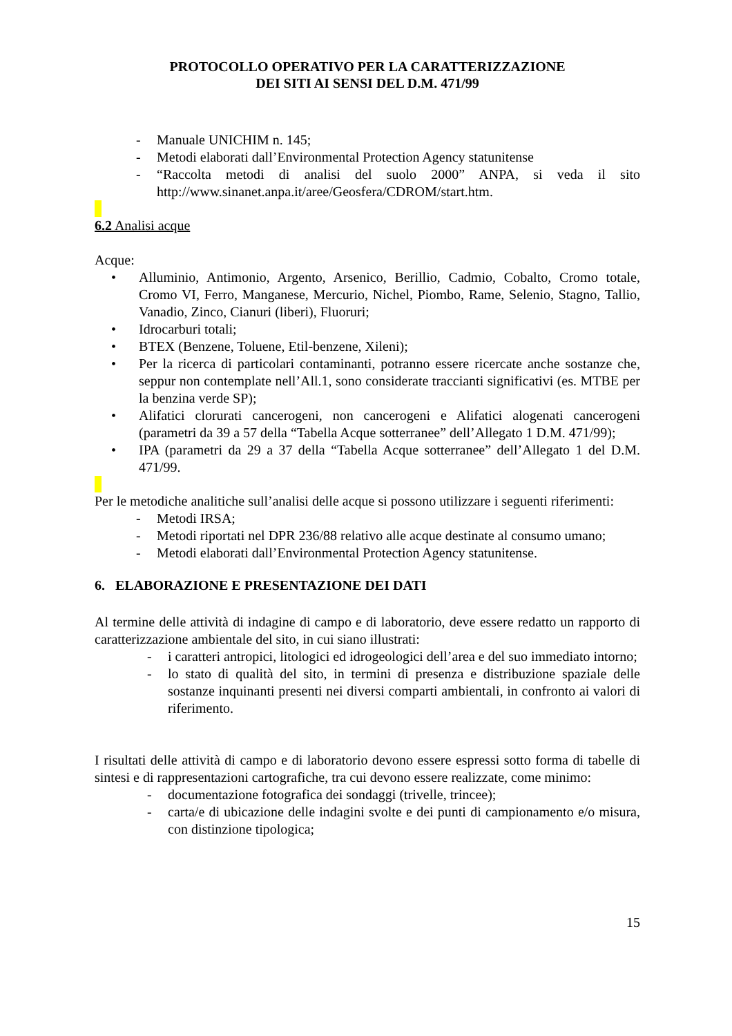PROTOCOLLO OPERATIVO PER LA CARATTERIZZAZIONE
DEI SITI AI SENSI DEL D.M. 471/99
- Manuale UNICHIM n. 145;
- Metodi elaborati dall’Environmental Protection Agency statunitense
- “Raccolta metodi di analisi del suolo 2000” ANPA, si veda il sito http://www.sinanet.anpa.it/aree/Geosfera/CDROM/start.htm.
6.2 Analisi acque
Acque:
• Alluminio, Antimonio, Argento, Arsenico, Berillio, Cadmio, Cobalto, Cromo totale, Cromo VI, Ferro, Manganese, Mercurio, Nichel, Piombo, Rame, Selenio, Stagno, Tallio, Vanadio, Zinco, Cianuri (liberi), Fluoruri;
• Idrocarburi totali;
• BTEX (Benzene, Toluene, Etil-benzene, Xileni);
• Per la ricerca di particolari contaminanti, potranno essere ricercate anche sostanze che, seppur non contemplate nell’All.1, sono considerate traccianti significativi (es. MTBE per la benzina verde SP);
• Alifatici clorurati cancerogeni, non cancerogeni e Alifatici alogenati cancerogeni (parametri da 39 a 57 della “Tabella Acque sotterranee” dell’Allegato 1 D.M. 471/99);
• IPA (parametri da 29 a 37 della “Tabella Acque sotterranee” dell’Allegato 1 del D.M. 471/99.
Per le metodiche analitiche sull’analisi delle acque si possono utilizzare i seguenti riferimenti:
- Metodi IRSA;
- Metodi riportati nel DPR 236/88 relativo alle acque destinate al consumo umano;
- Metodi elaborati dall’Environmental Protection Agency statunitense.
6. ELABORAZIONE E PRESENTAZIONE DEI DATI
Al termine delle attività di indagine di campo e di laboratorio, deve essere redatto un rapporto di caratterizzazione ambientale del sito, in cui siano illustrati:
- i caratteri antropici, litologici ed idrogeologici dell’area e del suo immediato intorno;
- lo stato di qualità del sito, in termini di presenza e distribuzione spaziale delle sostanze inquinanti presenti nei diversi comparti ambientali, in confronto ai valori di riferimento.
I risultati delle attività di campo e di laboratorio devono essere espressi sotto forma di tabelle di sintesi e di rappresentazioni cartografiche, tra cui devono essere realizzate, come minimo:
- documentazione fotografica dei sondaggi (trivelle, trincee);
- carta/e di ubicazione delle indagini svolte e dei punti di campionamento e/o misura, con distinzione tipologica;
15